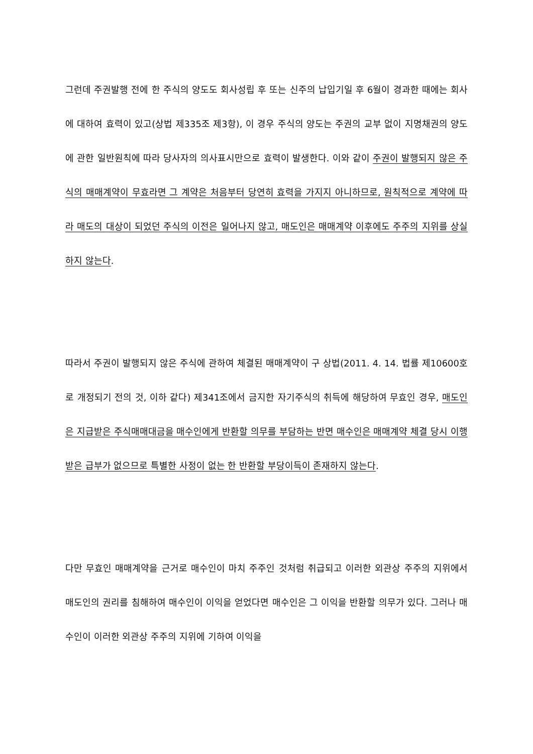그런데 주권발행 전에 한 주식의 양도도 회사성립 후 또는 신주의 납입기일 후 6월이 경과한 때에는 회사에 대하여 효력이 있고(상법 제335조 제3항), 이 경우 주식의 양도는 주권의 교부 없이 지명채권의 양도에 관한 일반원칙에 따라 당사자의 의사표시만으로 효력이 발생한다. 이와 같이 주권이 발행되지 않은 주식의 매매계약이 무효라면 그 계약은 처음부터 당연히 효력을 가지지 아니하므로, 원칙적으로 계약에 따라 매도의 대상이 되었던 주식의 이전은 일어나지 않고, 매도인은 매매계약 이후에도 주주의 지위를 상실하지 않는다.
따라서 주권이 발행되지 않은 주식에 관하여 체결된 매매계약이 구 상법(2011. 4. 14. 법률 제10600호로 개정되기 전의 것, 이하 같다) 제341조에서 금지한 자기주식의 취득에 해당하여 무효인 경우, 매도인은 지급받은 주식매매대금을 매수인에게 반환할 의무를 부담하는 반면 매수인은 매매계약 체결 당시 이행받은 급부가 없으므로 특별한 사정이 없는 한 반환할 부당이득이 존재하지 않는다.
다만 무효인 매매계약을 근거로 매수인이 마치 주주인 것처럼 취급되고 이러한 외관상 주주의 지위에서 매도인의 권리를 침해하여 매수인이 이익을 얻었다면 매수인은 그 이익을 반환할 의무가 있다. 그러나 매수인이 이러한 외관상 주주의 지위에 기하여 이익을